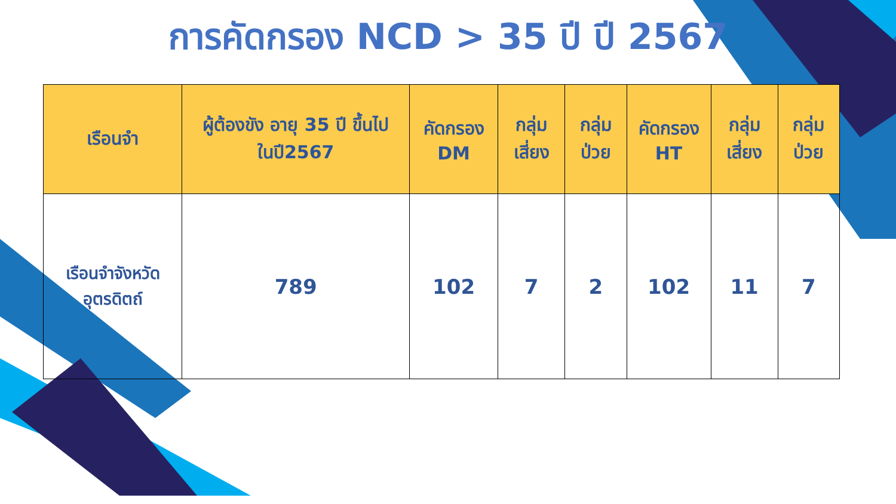การคัดกรอง NCD > 35 ปี ปี 2567
| เรือนจำ | ผู้ต้องขัง อายุ 35 ปี ขึ้นไป ในปี2567 | คัดกรอง DM | กลุ่ม เสี่ยง | กลุ่ม ป่วย | คัดกรอง HT | กลุ่ม เสี่ยง | กลุ่ม ป่วย |
| --- | --- | --- | --- | --- | --- | --- | --- |
| เรือนจำจังหวัด อุตรดิตถ์ | 789 | 102 | 7 | 2 | 102 | 11 | 7 |